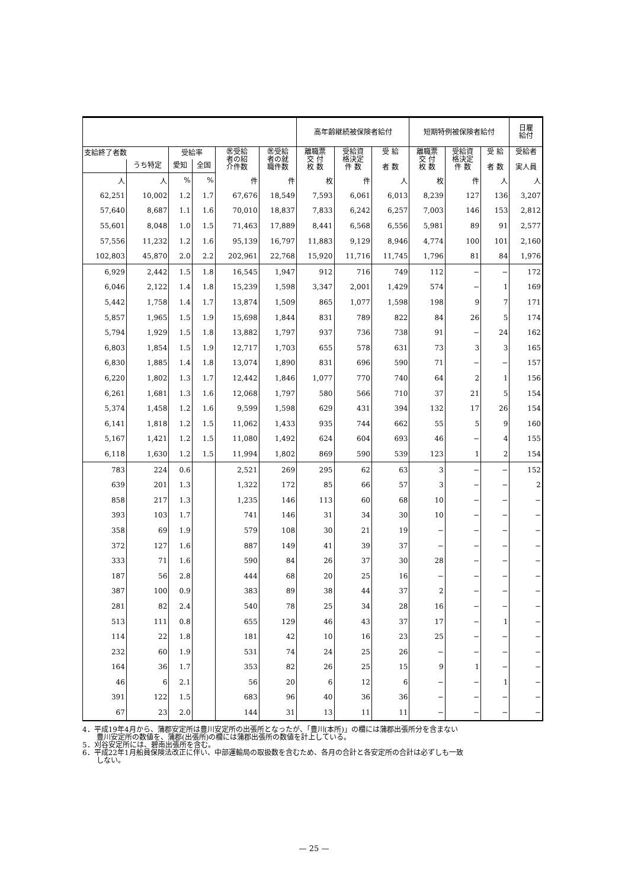| | | | | | | 高年齢継続被保険者給付 | | | 短期特例被保険者給付 | | | 日雇 給付 |
| --- | --- | --- | --- | --- | --- | --- | --- | --- | --- | --- | --- | --- |
| 支給終了者数 | | 受給率 | | ㊩受給 者の紹 介件数 | ㊩受給 者の就 職件数 | 離職票 交 付 枚 数 | 受給資 格決定 件 数 | 受 給 者 数 | 離職票 交 付 枚 数 | 受給資 格決定 件 数 | 受 給 者 数 | 受給者 実人員 |
| | うち特定 | 愛知 | 全国 | | | | | | | | | |
| 人 | 人 | % | % | 件 | 件 | 枚 | 件 | 人 | 枚 | 件 | 人 | 人 |
| 62,251 | 10,002 | 1.2 | 1.7 | 67,676 | 18,549 | 7,593 | 6,061 | 6,013 | 8,239 | 127 | 136 | 3,207 |
| 57,640 | 8,687 | 1.1 | 1.6 | 70,010 | 18,837 | 7,833 | 6,242 | 6,257 | 7,003 | 146 | 153 | 2,812 |
| 55,601 | 8,048 | 1.0 | 1.5 | 71,463 | 17,889 | 8,441 | 6,568 | 6,556 | 5,981 | 89 | 91 | 2,577 |
| 57,556 | 11,232 | 1.2 | 1.6 | 95,139 | 16,797 | 11,883 | 9,129 | 8,946 | 4,774 | 100 | 101 | 2,160 |
| 102,803 | 45,870 | 2.0 | 2.2 | 202,961 | 22,768 | 15,920 | 11,716 | 11,745 | 1,796 | 81 | 84 | 1,976 |
| 6,929 | 2,442 | 1.5 | 1.8 | 16,545 | 1,947 | 912 | 716 | 749 | 112 | − | − | 172 |
| 6,046 | 2,122 | 1.4 | 1.8 | 15,239 | 1,598 | 3,347 | 2,001 | 1,429 | 574 | − | 1 | 169 |
| 5,442 | 1,758 | 1.4 | 1.7 | 13,874 | 1,509 | 865 | 1,077 | 1,598 | 198 | 9 | 7 | 171 |
| 5,857 | 1,965 | 1.5 | 1.9 | 15,698 | 1,844 | 831 | 789 | 822 | 84 | 26 | 5 | 174 |
| 5,794 | 1,929 | 1.5 | 1.8 | 13,882 | 1,797 | 937 | 736 | 738 | 91 | − | 24 | 162 |
| 6,803 | 1,854 | 1.5 | 1.9 | 12,717 | 1,703 | 655 | 578 | 631 | 73 | 3 | 3 | 165 |
| 6,830 | 1,885 | 1.4 | 1.8 | 13,074 | 1,890 | 831 | 696 | 590 | 71 | − | − | 157 |
| 6,220 | 1,802 | 1.3 | 1.7 | 12,442 | 1,846 | 1,077 | 770 | 740 | 64 | 2 | 1 | 156 |
| 6,261 | 1,681 | 1.3 | 1.6 | 12,068 | 1,797 | 580 | 566 | 710 | 37 | 21 | 5 | 154 |
| 5,374 | 1,458 | 1.2 | 1.6 | 9,599 | 1,598 | 629 | 431 | 394 | 132 | 17 | 26 | 154 |
| 6,141 | 1,818 | 1.2 | 1.5 | 11,062 | 1,433 | 935 | 744 | 662 | 55 | 5 | 9 | 160 |
| 5,167 | 1,421 | 1.2 | 1.5 | 11,080 | 1,492 | 624 | 604 | 693 | 46 | − | 4 | 155 |
| 6,118 | 1,630 | 1.2 | 1.5 | 11,994 | 1,802 | 869 | 590 | 539 | 123 | 1 | 2 | 154 |
| 783 | 224 | 0.6 | | 2,521 | 269 | 295 | 62 | 63 | 3 | − | − | 152 |
| 639 | 201 | 1.3 | | 1,322 | 172 | 85 | 66 | 57 | 3 | − | − | 2 |
| 858 | 217 | 1.3 | | 1,235 | 146 | 113 | 60 | 68 | 10 | − | − | − |
| 393 | 103 | 1.7 | | 741 | 146 | 31 | 34 | 30 | 10 | − | − | − |
| 358 | 69 | 1.9 | | 579 | 108 | 30 | 21 | 19 | − | − | − | − |
| 372 | 127 | 1.6 | | 887 | 149 | 41 | 39 | 37 | − | − | − | − |
| 333 | 71 | 1.6 | | 590 | 84 | 26 | 37 | 30 | 28 | − | − | − |
| 187 | 56 | 2.8 | | 444 | 68 | 20 | 25 | 16 | − | − | − | − |
| 387 | 100 | 0.9 | | 383 | 89 | 38 | 44 | 37 | 2 | − | − | − |
| 281 | 82 | 2.4 | | 540 | 78 | 25 | 34 | 28 | 16 | − | − | − |
| 513 | 111 | 0.8 | | 655 | 129 | 46 | 43 | 37 | 17 | − | 1 | − |
| 114 | 22 | 1.8 | | 181 | 42 | 10 | 16 | 23 | 25 | − | − | − |
| 232 | 60 | 1.9 | | 531 | 74 | 24 | 25 | 26 | − | − | − | − |
| 164 | 36 | 1.7 | | 353 | 82 | 26 | 25 | 15 | 9 | 1 | − | − |
| 46 | 6 | 2.1 | | 56 | 20 | 6 | 12 | 6 | − | − | 1 | − |
| 391 | 122 | 1.5 | | 683 | 96 | 40 | 36 | 36 | − | − | − | − |
| 67 | 23 | 2.0 | | 144 | 31 | 13 | 11 | 11 | − | − | − | − |
4．平成19年4月から、蒲郡安定所は豊川安定所の出張所となったが、「豊川(本所)」の欄には蒲郡出張所分を含まない
　　豊川安定所の数値を、蒲郡(出張所)の欄には蒲郡出張所の数値を計上している。
5．刈谷安定所には、碧南出張所を含む。
6．平成22年1月船員保険法改正に伴い、中部運輸局の取扱数を含むため、各月の合計と各安定所の合計は必ずしも一致
　　しない。
— 25 —